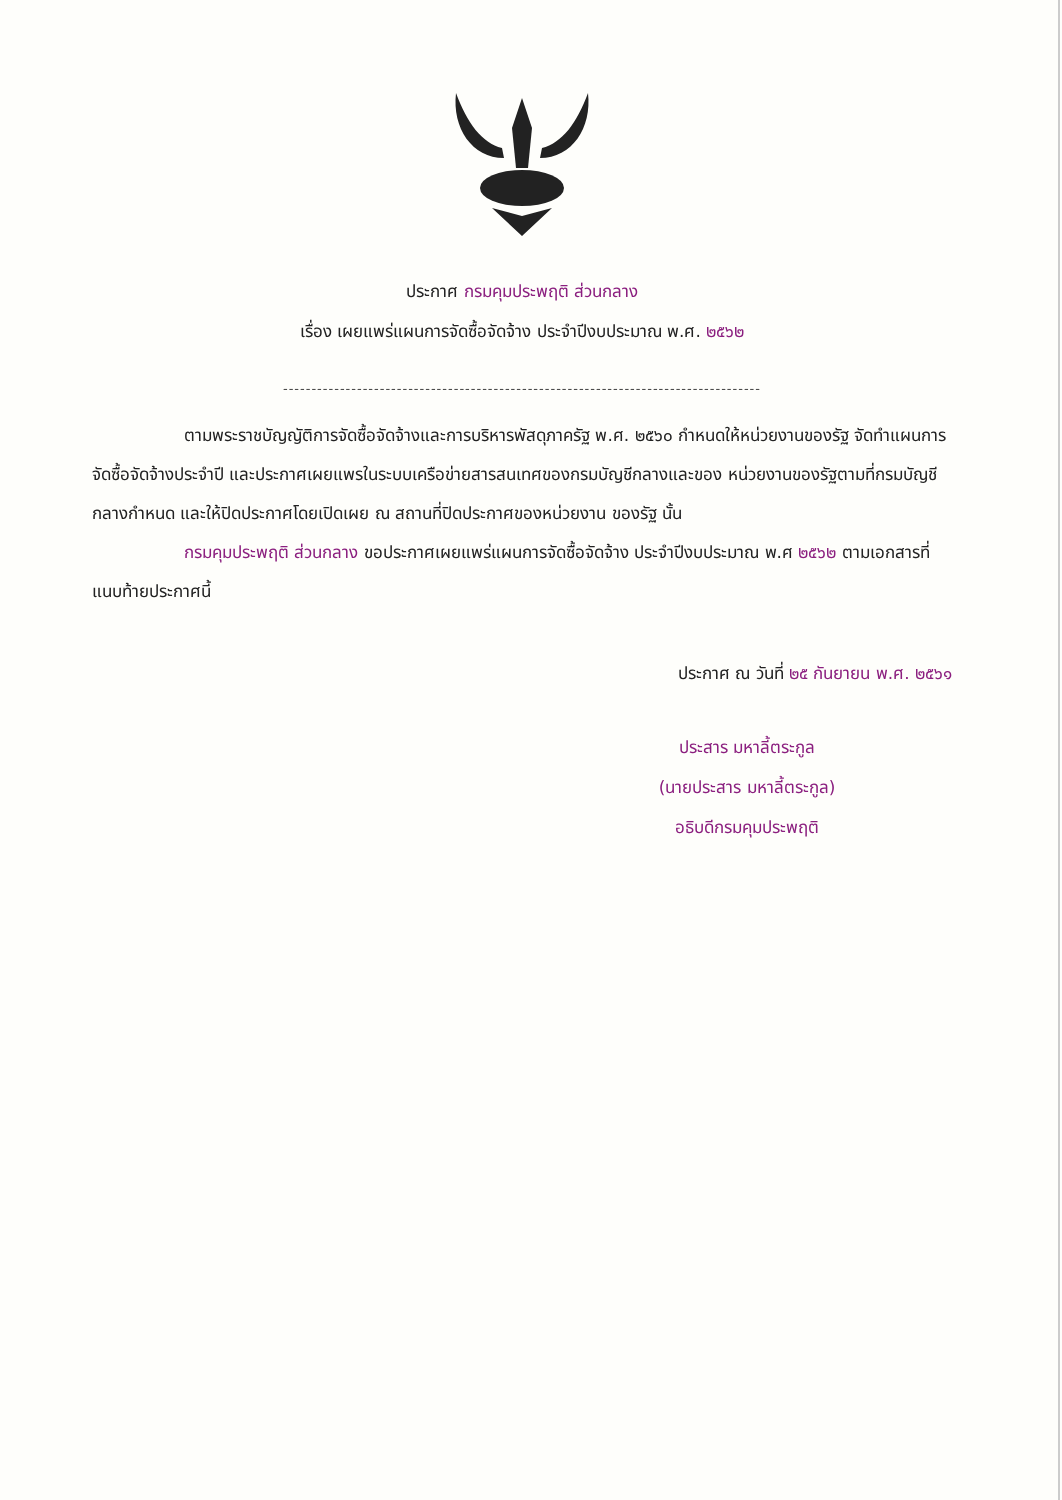ประกาศ กรมคุมประพฤติ ส่วนกลาง
เรื่อง เผยแพร่แผนการจัดซื้อจัดจ้าง ประจำปีงบประมาณ พ.ศ. ๒๕๖๒
------------------------------------------------------------------------------------
ตามพระราชบัญญัติการจัดซื้อจัดจ้างและการบริหารพัสดุภาครัฐ พ.ศ. ๒๕๖๐ กำหนดให้หน่วยงานของรัฐ จัดทำแผนการจัดซื้อจัดจ้างประจำปี และประกาศเผยแพรในระบบเครือข่ายสารสนเทศของกรมบัญชีกลางและของ หน่วยงานของรัฐตามที่กรมบัญชีกลางกำหนด และให้ปิดประกาศโดยเปิดเผย ณ สถานที่ปิดประกาศของหน่วยงาน ของรัฐ นั้น
กรมคุมประพฤติ ส่วนกลาง ขอประกาศเผยแพร่แผนการจัดซื้อจัดจ้าง ประจำปีงบประมาณ พ.ศ ๒๕๖๒ ตามเอกสารที่แนบท้ายประกาศนี้
ประกาศ ณ วันที่ ๒๕ กันยายน พ.ศ. ๒๕๖๑
ประสาร มหาลี้ตระกูล
(นายประสาร มหาลี้ตระกูล)
อธิบดีกรมคุมประพฤติ